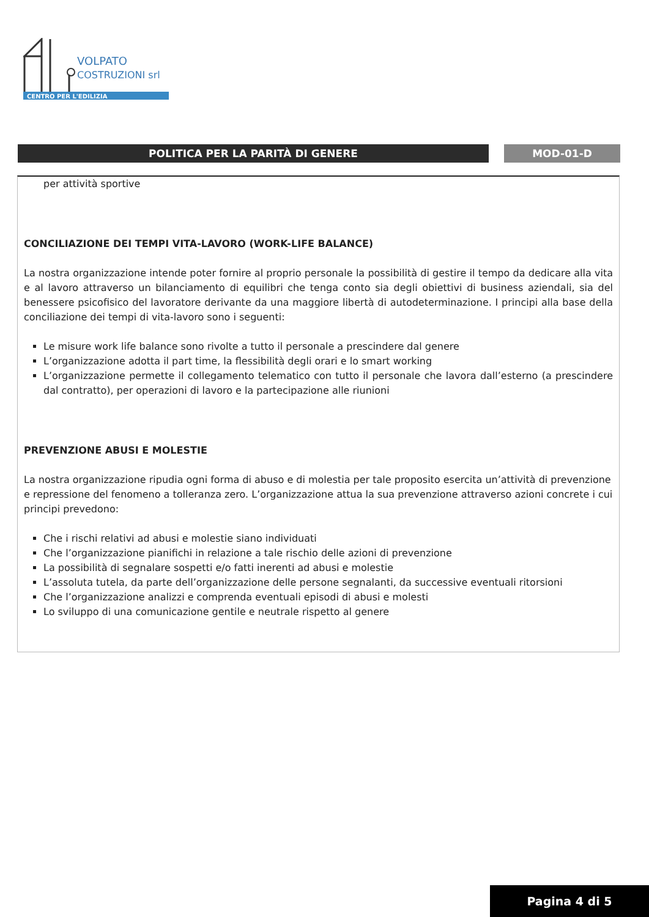VOLPATO
COSTRUZIONI srl
CENTRO PER L'EDILIZIA
POLITICA PER LA PARITÀ DI GENERE MOD-01-D
per attività sportive
CONCILIAZIONE DEI TEMPI VITA-LAVORO (WORK-LIFE BALANCE)
La nostra organizzazione intende poter fornire al proprio personale la possibilità di gestire il tempo da dedicare alla vita e al lavoro attraverso un bilanciamento di equilibri che tenga conto sia degli obiettivi di business aziendali, sia del benessere psicofisico del lavoratore derivante da una maggiore libertà di autodeterminazione. I principi alla base della conciliazione dei tempi di vita-lavoro sono i seguenti:
Le misure work life balance sono rivolte a tutto il personale a prescindere dal genere
L’organizzazione adotta il part time, la flessibilità degli orari e lo smart working
L’organizzazione permette il collegamento telematico con tutto il personale che lavora dall’esterno (a prescindere dal contratto), per operazioni di lavoro e la partecipazione alle riunioni
PREVENZIONE ABUSI E MOLESTIE
La nostra organizzazione ripudia ogni forma di abuso e di molestia per tale proposito esercita un’attività di prevenzione e repressione del fenomeno a tolleranza zero. L’organizzazione attua la sua prevenzione attraverso azioni concrete i cui principi prevedono:
Che i rischi relativi ad abusi e molestie siano individuati
Che l’organizzazione pianifichi in relazione a tale rischio delle azioni di prevenzione
La possibilità di segnalare sospetti e/o fatti inerenti ad abusi e molestie
L’assoluta tutela, da parte dell’organizzazione delle persone segnalanti, da successive eventuali ritorsioni
Che l’organizzazione analizzi e comprenda eventuali episodi di abusi e molesti
Lo sviluppo di una comunicazione gentile e neutrale rispetto al genere
Pagina 4 di 5